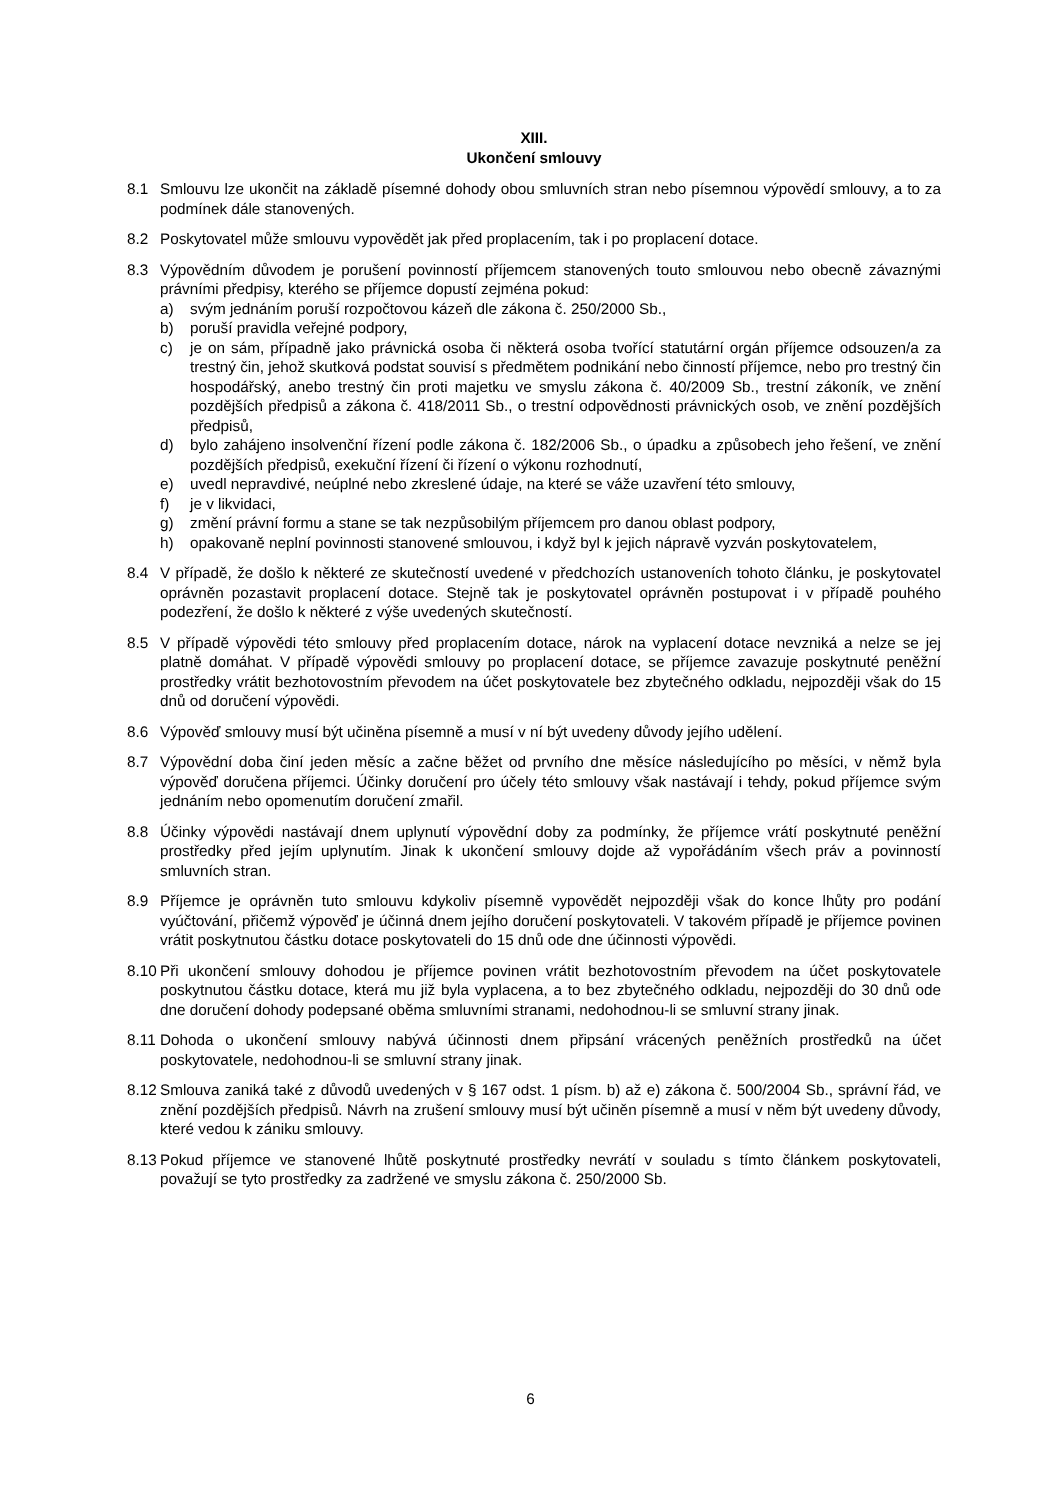XIII.
Ukončení smlouvy
8.1 Smlouvu lze ukončit na základě písemné dohody obou smluvních stran nebo písemnou výpovědí smlouvy, a to za podmínek dále stanovených.
8.2 Poskytovatel může smlouvu vypovědět jak před proplacením, tak i po proplacení dotace.
8.3 Výpovědním důvodem je porušení povinností příjemcem stanovených touto smlouvou nebo obecně závaznými právními předpisy, kterého se příjemce dopustí zejména pokud:
a) svým jednáním poruší rozpočtovou kázeň dle zákona č. 250/2000 Sb.,
b) poruší pravidla veřejné podpory,
c) je on sám, případně jako právnická osoba či některá osoba tvořící statutární orgán příjemce odsouzen/a za trestný čin, jehož skutková podstat souvisí s předmětem podnikání nebo činností příjemce, nebo pro trestný čin hospodářský, anebo trestný čin proti majetku ve smyslu zákona č. 40/2009 Sb., trestní zákoník, ve znění pozdějších předpisů a zákona č. 418/2011 Sb., o trestní odpovědnosti právnických osob, ve znění pozdějších předpisů,
d) bylo zahájeno insolvenční řízení podle zákona č. 182/2006 Sb., o úpadku a způsobech jeho řešení, ve znění pozdějších předpisů, exekuční řízení či řízení o výkonu rozhodnutí,
e) uvedl nepravdivé, neúplné nebo zkreslené údaje, na které se váže uzavření této smlouvy,
f) je v likvidaci,
g) změní právní formu a stane se tak nezpůsobilým příjemcem pro danou oblast podpory,
h) opakovaně neplní povinnosti stanovené smlouvou, i když byl k jejich nápravě vyzván poskytovatelem,
8.4 V případě, že došlo k některé ze skutečností uvedené v předchozích ustanoveních tohoto článku, je poskytovatel oprávněn pozastavit proplacení dotace. Stejně tak je poskytovatel oprávněn postupovat i v případě pouhého podezření, že došlo k některé z výše uvedených skutečností.
8.5 V případě výpovědi této smlouvy před proplacením dotace, nárok na vyplacení dotace nevzniká a nelze se jej platně domáhat. V případě výpovědi smlouvy po proplacení dotace, se příjemce zavazuje poskytnuté peněžní prostředky vrátit bezhotovostním převodem na účet poskytovatele bez zbytečného odkladu, nejpozději však do 15 dnů od doručení výpovědi.
8.6 Výpověď smlouvy musí být učiněna písemně a musí v ní být uvedeny důvody jejího udělení.
8.7 Výpovědní doba činí jeden měsíc a začne běžet od prvního dne měsíce následujícího po měsíci, v němž byla výpověď doručena příjemci. Účinky doručení pro účely této smlouvy však nastávají i tehdy, pokud příjemce svým jednáním nebo opomenutím doručení zmařil.
8.8 Účinky výpovědi nastávají dnem uplynutí výpovědní doby za podmínky, že příjemce vrátí poskytnuté peněžní prostředky před jejím uplynutím. Jinak k ukončení smlouvy dojde až vypořádáním všech práv a povinností smluvních stran.
8.9 Příjemce je oprávněn tuto smlouvu kdykoliv písemně vypovědět nejpozději však do konce lhůty pro podání vyúčtování, přičemž výpověď je účinná dnem jejího doručení poskytovateli. V takovém případě je příjemce povinen vrátit poskytnutou částku dotace poskytovateli do 15 dnů ode dne účinnosti výpovědi.
8.10
Při ukončení smlouvy dohodou je příjemce povinen vrátit bezhotovostním převodem na účet poskytovatele poskytnutou částku dotace, která mu již byla vyplacena, a to bez zbytečného odkladu, nejpozději do 30 dnů ode dne doručení dohody podepsané oběma smluvními stranami, nedohodnou-li se smluvní strany jinak.
8.11
Dohoda o ukončení smlouvy nabývá účinnosti dnem připsání vrácených peněžních prostředků na účet poskytovatele, nedohodnou-li se smluvní strany jinak.
8.12
Smlouva zaniká také z důvodů uvedených v § 167 odst. 1 písm. b) až e) zákona č. 500/2004 Sb., správní řád, ve znění pozdějších předpisů. Návrh na zrušení smlouvy musí být učiněn písemně a musí v něm být uvedeny důvody, které vedou k zániku smlouvy.
8.13
Pokud příjemce ve stanovené lhůtě poskytnuté prostředky nevrátí v souladu s tímto článkem poskytovateli, považují se tyto prostředky za zadržené ve smyslu zákona č. 250/2000 Sb.
6